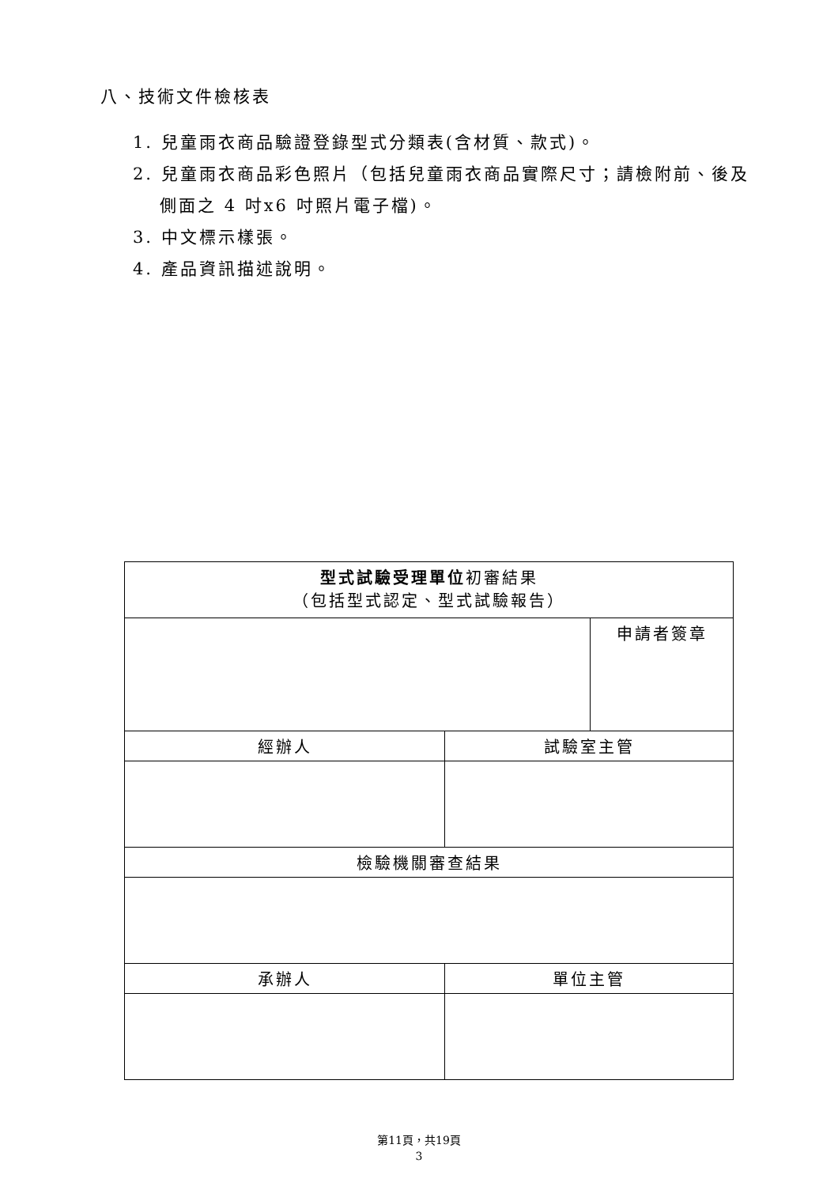八、技術文件檢核表
1. 兒童雨衣商品驗證登錄型式分類表(含材質、款式)。
2. 兒童雨衣商品彩色照片（包括兒童雨衣商品實際尺寸；請檢附前、後及側面之 4 吋x6 吋照片電子檔)。
3. 中文標示樣張。
4. 產品資訊描述說明。
| 型式試驗受理單位 初審結果 （包括型式認定、型式試驗報告） | | |
| --- | --- | --- |
| | | 申請者簽章 |
| 經辦人 | 試驗室主管 | |
| 檢驗機關審查結果 | | |
| 承辦人 | 單位主管 | |
第11頁，共19頁
3